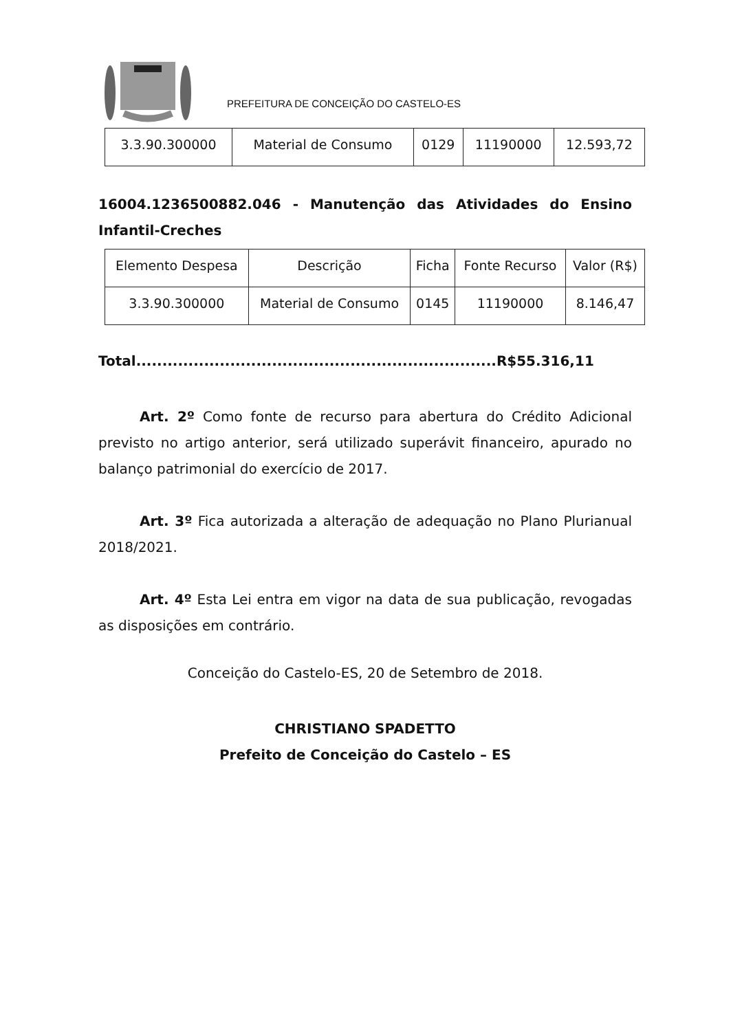PREFEITURA DE CONCEIÇÃO DO CASTELO-ES
| 3.3.90.300000 | Material de Consumo | 0129 | 11190000 | 12.593,72 |
16004.1236500882.046 - Manutenção das Atividades do Ensino Infantil-Creches
| Elemento Despesa | Descrição | Ficha | Fonte Recurso | Valor (R$) |
| --- | --- | --- | --- | --- |
| 3.3.90.300000 | Material de Consumo | 0145 | 11190000 | 8.146,47 |
Total.....................................................................R$55.316,11
Art. 2º Como fonte de recurso para abertura do Crédito Adicional previsto no artigo anterior, será utilizado superávit financeiro, apurado no balanço patrimonial do exercício de 2017.
Art. 3º Fica autorizada a alteração de adequação no Plano Plurianual 2018/2021.
Art. 4º Esta Lei entra em vigor na data de sua publicação, revogadas as disposições em contrário.
Conceição do Castelo-ES, 20 de Setembro de 2018.
CHRISTIANO SPADETTO
Prefeito de Conceição do Castelo – ES